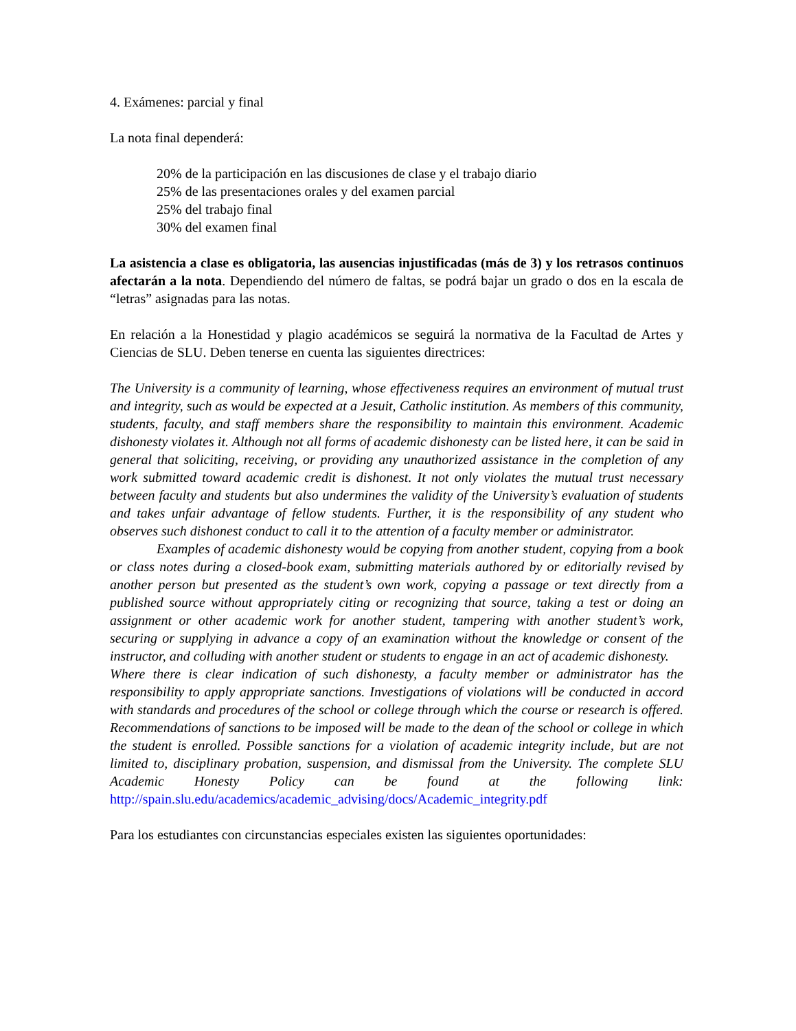4. Exámenes: parcial y final
La nota final dependerá:
20% de la participación en las discusiones de clase y el trabajo diario
25% de las presentaciones orales y del examen parcial
25% del trabajo final
30% del examen final
La asistencia a clase es obligatoria, las ausencias injustificadas (más de 3) y los retrasos continuos afectarán a la nota. Dependiendo del número de faltas, se podrá bajar un grado o dos en la escala de “letras” asignadas para las notas.
En relación a la Honestidad y plagio académicos se seguirá la normativa de la Facultad de Artes y Ciencias de SLU. Deben tenerse en cuenta las siguientes directrices:
The University is a community of learning, whose effectiveness requires an environment of mutual trust and integrity, such as would be expected at a Jesuit, Catholic institution. As members of this community, students, faculty, and staff members share the responsibility to maintain this environment. Academic dishonesty violates it. Although not all forms of academic dishonesty can be listed here, it can be said in general that soliciting, receiving, or providing any unauthorized assistance in the completion of any work submitted toward academic credit is dishonest. It not only violates the mutual trust necessary between faculty and students but also undermines the validity of the University’s evaluation of students and takes unfair advantage of fellow students. Further, it is the responsibility of any student who observes such dishonest conduct to call it to the attention of a faculty member or administrator.
Examples of academic dishonesty would be copying from another student, copying from a book or class notes during a closed-book exam, submitting materials authored by or editorially revised by another person but presented as the student’s own work, copying a passage or text directly from a published source without appropriately citing or recognizing that source, taking a test or doing an assignment or other academic work for another student, tampering with another student’s work, securing or supplying in advance a copy of an examination without the knowledge or consent of the instructor, and colluding with another student or students to engage in an act of academic dishonesty.
Where there is clear indication of such dishonesty, a faculty member or administrator has the responsibility to apply appropriate sanctions. Investigations of violations will be conducted in accord with standards and procedures of the school or college through which the course or research is offered. Recommendations of sanctions to be imposed will be made to the dean of the school or college in which the student is enrolled. Possible sanctions for a violation of academic integrity include, but are not limited to, disciplinary probation, suspension, and dismissal from the University. The complete SLU Academic Honesty Policy can be found at the following link: http://spain.slu.edu/academics/academic_advising/docs/Academic_integrity.pdf
Para los estudiantes con circunstancias especiales existen las siguientes oportunidades: